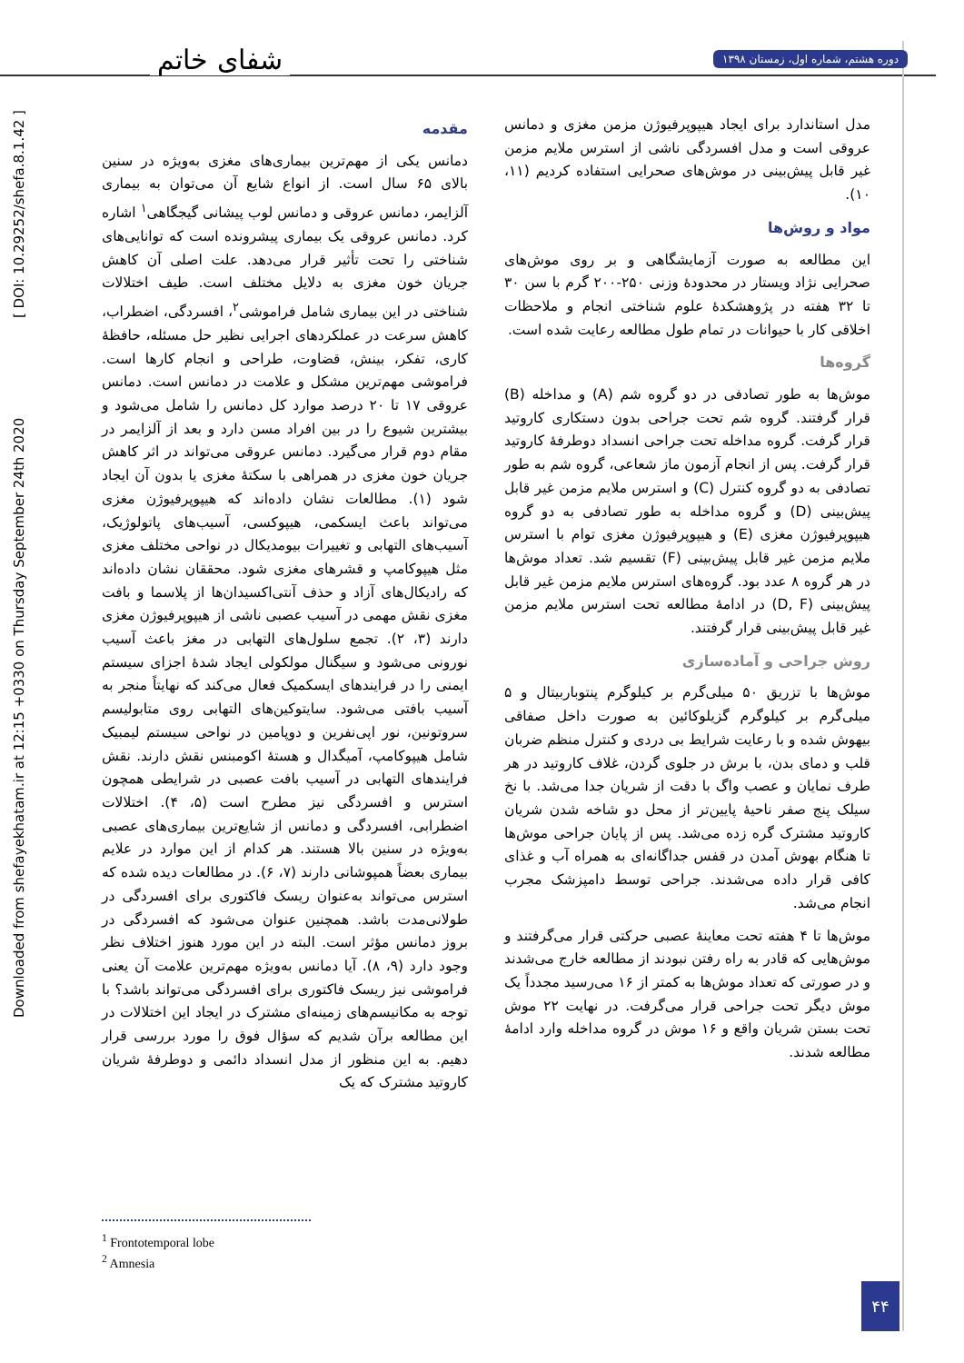شفای خاتم
دوره هشتم، شماره اول، زمستان ۱۳۹۸
Downloaded from shefayekhatam.ir at 12:15 +0330 on Thursday September 24th 2020 [ DOI: 10.29252/shefa.8.1.42 ]
مقدمه
دمانس یکی از مهم‌ترین بیماری‌های مغزی به‌ویژه در سنین بالای ۶۵ سال است. از انواع شایع آن می‌توان به بیماری آلزایمر، دمانس عروقی و دمانس لوب پیشانی گیجگاهی<sup>۱</sup> اشاره کرد. دمانس عروقی یک بیماری پیشرونده است که توانایی‌های شناختی را تحت تأثیر قرار می‌دهد. علت اصلی آن کاهش جریان خون مغزی به دلایل مختلف است. طیف اختلالات شناختی در این بیماری شامل فراموشی<sup>۲</sup>، افسردگی، اضطراب، کاهش سرعت در عملکردهای اجرایی نظیر حل مسئله، حافظهٔ کاری، تفکر، بینش، قضاوت، طراحی و انجام کارها است. فراموشی مهم‌ترین مشکل و علامت در دمانس است. دمانس عروقی ۱۷ تا ۲۰ درصد موارد کل دمانس را شامل می‌شود و بیشترین شیوع را در بین افراد مسن دارد و بعد از آلزایمر در مقام دوم قرار می‌گیرد. دمانس عروقی می‌تواند در اثر کاهش جریان خون مغزی در همراهی با سکتهٔ مغزی یا بدون آن ایجاد شود (۱). مطالعات نشان داده‌اند که هیپوپرفیوژن مغزی می‌تواند باعث ایسکمی، هیپوکسی، آسیب‌های پاتولوژیک، آسیب‌های التهابی و تغییرات بیومدیکال در نواحی مختلف مغزی مثل هیپوکامپ و قشرهای مغزی شود. محققان نشان داده‌اند که رادیکال‌های آزاد و حذف آنتی‌اکسیدان‌ها از پلاسما و بافت مغزی نقش مهمی در آسیب عصبی ناشی از هیپوپرفیوژن مغزی دارند (۳، ۲). تجمع سلول‌های التهابی در مغز باعث آسیب نورونی می‌شود و سیگنال مولکولی ایجاد شدهٔ اجزای سیستم ایمنی را در فرایندهای ایسکمیک فعال می‌کند که نهایتاً منجر به آسیب بافتی می‌شود. سایتوکین‌های التهابی روی متابولیسم سروتونین، نور اپی‌نفرین و دوپامین در نواحی سیستم لیمبیک شامل هیپوکامپ، آمیگدال و هستهٔ اکومبنس نقش دارند. نقش فرایندهای التهابی در آسیب بافت عصبی در شرایطی همچون استرس و افسردگی نیز مطرح است (۵، ۴). اختلالات اضطرابی، افسردگی و دمانس از شایع‌ترین بیماری‌های عصبی به‌ویژه در سنین بالا هستند. هر کدام از این موارد در علایم بیماری بعضاً همپوشانی دارند (۷، ۶). در مطالعات دیده شده که استرس می‌تواند به‌عنوان ریسک فاکتوری برای افسردگی در طولانی‌مدت باشد. همچنین عنوان می‌شود که افسردگی در بروز دمانس مؤثر است. البته در این مورد هنوز اختلاف نظر وجود دارد (۹، ۸). آیا دمانس به‌ویژه مهم‌ترین علامت آن یعنی فراموشی نیز ریسک فاکتوری برای افسردگی می‌تواند باشد؟ با توجه به مکانیسم‌های زمینه‌ای مشترک در ایجاد این اختلالات در این مطالعه برآن شدیم که سؤال فوق را مورد بررسی قرار دهیم. به این منظور از مدل انسداد دائمی و دوطرفهٔ شریان کاروتید مشترک که یک
مدل استاندارد برای ایجاد هیپوپرفیوژن مزمن مغزی و دمانس عروقی است و مدل افسردگی ناشی از استرس ملایم مزمن غیر قابل پیش‌بینی در موش‌های صحرایی استفاده کردیم (۱۱، ۱۰).
مواد و روش‌ها
این مطالعه به صورت آزمایشگاهی و بر روی موش‌های صحرایی نژاد ویستار در محدودهٔ وزنی ۲۵۰-۲۰۰ گرم با سن ۳۰ تا ۳۲ هفته در پژوهشکدهٔ علوم شناختی انجام و ملاحظات اخلاقی کار با حیوانات در تمام طول مطالعه رعایت شده است.
گروه‌ها
موش‌ها به طور تصادفی در دو گروه شم (A) و مداخله (B) قرار گرفتند. گروه شم تحت جراحی بدون دستکاری کاروتید قرار گرفت. گروه مداخله تحت جراحی انسداد دوطرفهٔ کاروتید قرار گرفت. پس از انجام آزمون ماز شعاعی، گروه شم به طور تصادفی به دو گروه کنترل (C) و استرس ملایم مزمن غیر قابل پیش‌بینی (D) و گروه مداخله به طور تصادفی به دو گروه هیپوپرفیوژن مغزی (E) و هیپوپرفیوژن مغزی توام با استرس ملایم مزمن غیر قابل پیش‌بینی (F) تقسیم شد. تعداد موش‌ها در هر گروه ۸ عدد بود. گروه‌های استرس ملایم مزمن غیر قابل پیش‌بینی (D, F) در ادامهٔ مطالعه تحت استرس ملایم مزمن غیر قابل پیش‌بینی قرار گرفتند.
روش جراحی و آماده‌سازی
موش‌ها با تزریق ۵۰ میلی‌گرم بر کیلوگرم پنتوباربیتال و ۵ میلی‌گرم بر کیلوگرم گزیلوکائین به صورت داخل صفاقی بیهوش شده و با رعایت شرایط بی دردی و کنترل منظم ضربان قلب و دمای بدن، با برش در جلوی گردن، غلاف کاروتید در هر طرف نمایان و عصب واگ با دقت از شریان جدا می‌شد. با نخ سیلک پنج صفر ناحیهٔ پایین‌تر از محل دو شاخه شدن شریان کاروتید مشترک گره زده می‌شد. پس از پایان جراحی موش‌ها تا هنگام بهوش آمدن در قفس جداگانه‌ای به همراه آب و غذای کافی قرار داده می‌شدند. جراحی توسط دامپزشک مجرب انجام می‌شد.
موش‌ها تا ۴ هفته تحت معاینهٔ عصبی حرکتی قرار می‌گرفتند و موش‌هایی که قادر به راه رفتن نبودند از مطالعه خارج می‌شدند و در صورتی که تعداد موش‌ها به کمتر از ۱۶ می‌رسید مجدداً یک موش دیگر تحت جراحی قرار می‌گرفت. در نهایت ۲۲ موش تحت بستن شریان واقع و ۱۶ موش در گروه مداخله وارد ادامهٔ مطالعه شدند.
<sup>1</sup> Frontotemporal lobe
<sup>2</sup> Amnesia
۴۴